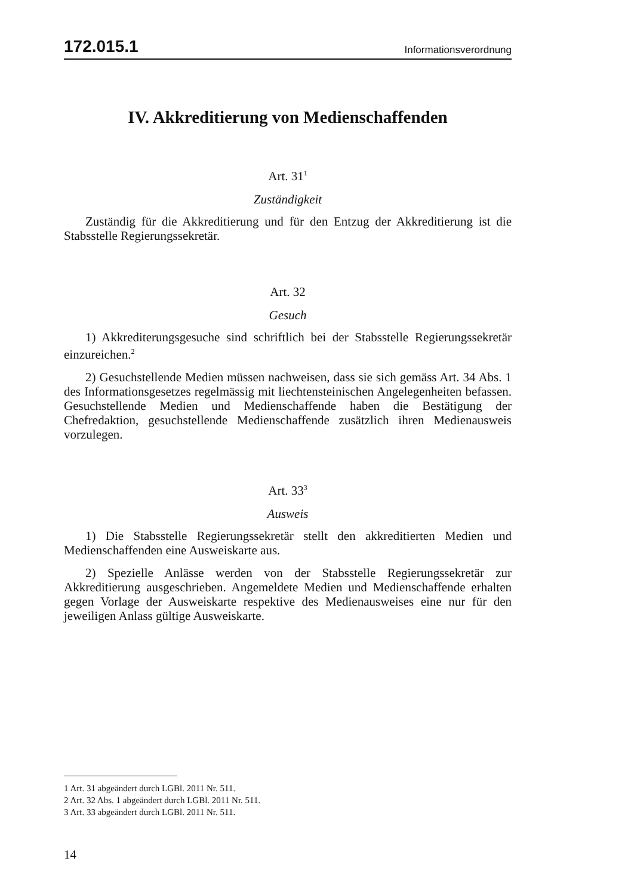172.015.1 Informationsverordnung
IV. Akkreditierung von Medienschaffenden
Art. 31<sup>1</sup>
Zuständigkeit
Zuständig für die Akkreditierung und für den Entzug der Akkreditierung ist die Stabsstelle Regierungssekretär.
Art. 32
Gesuch
1) Akkrediterungsgesuche sind schriftlich bei der Stabsstelle Regierungssekretär einzureichen.<sup>2</sup>
2) Gesuchstellende Medien müssen nachweisen, dass sie sich gemäss Art. 34 Abs. 1 des Informationsgesetzes regelmässig mit liechtensteinischen Angelegenheiten befassen. Gesuchstellende Medien und Medienschaffende haben die Bestätigung der Chefredaktion, gesuchstellende Medienschaffende zusätzlich ihren Medienausweis vorzulegen.
Art. 33<sup>3</sup>
Ausweis
1) Die Stabsstelle Regierungssekretär stellt den akkreditierten Medien und Medienschaffenden eine Ausweiskarte aus.
2) Spezielle Anlässe werden von der Stabsstelle Regierungssekretär zur Akkreditierung ausgeschrieben. Angemeldete Medien und Medienschaffende erhalten gegen Vorlage der Ausweiskarte respektive des Medienausweises eine nur für den jeweiligen Anlass gültige Ausweiskarte.
1 Art. 31 abgeändert durch LGBl. 2011 Nr. 511.
2 Art. 32 Abs. 1 abgeändert durch LGBl. 2011 Nr. 511.
3 Art. 33 abgeändert durch LGBl. 2011 Nr. 511.
14